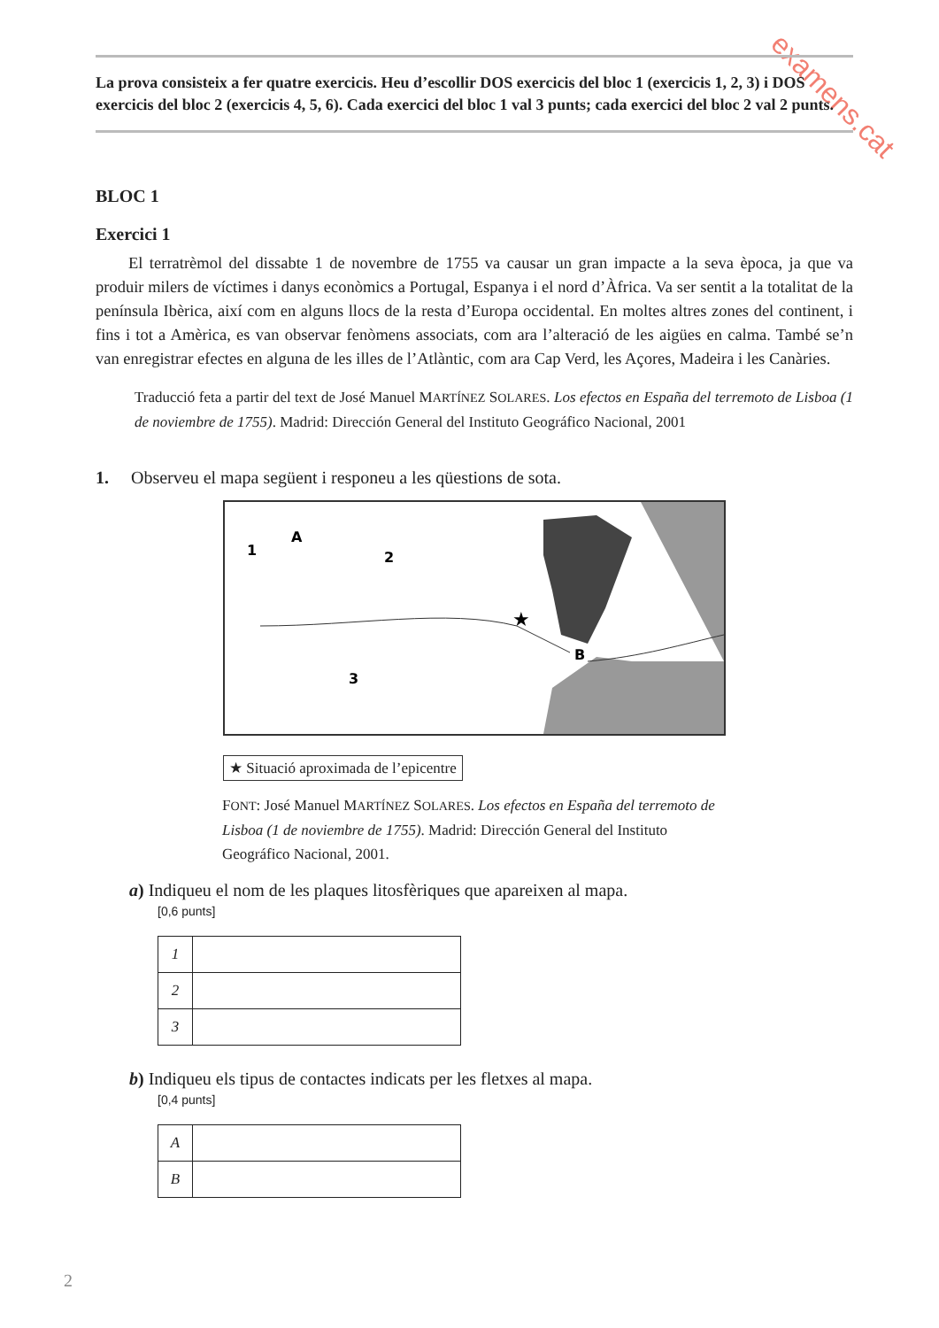examens.cat
La prova consisteix a fer quatre exercicis. Heu d’escollir DOS exercicis del bloc 1 (exercicis 1, 2, 3) i DOS exercicis del bloc 2 (exercicis 4, 5, 6). Cada exercici del bloc 1 val 3 punts; cada exercici del bloc 2 val 2 punts.
BLOC 1
Exercici 1
  El terratrèmol del dissabte 1 de novembre de 1755 va causar un gran impacte a la seva època, ja que va produir milers de víctimes i danys econòmics a Portugal, Espanya i el nord d’Àfrica. Va ser sentit a la totalitat de la península Ibèrica, així com en alguns llocs de la resta d’Europa occidental. En moltes altres zones del continent, i fins i tot a Amèrica, es van observar fenòmens associats, com ara l’alteració de les aigües en calma. També se’n van enregistrar efectes en alguna de les illes de l’Atlàntic, com ara Cap Verd, les Açores, Madeira i les Canàries.
Traducció feta a partir del text de José Manuel MARTÍNEZ SOLARES. Los efectos en España del terremoto de Lisboa (1 de noviembre de 1755). Madrid: Dirección General del Instituto Geográfico Nacional, 2001
1.  Observeu el mapa següent i responeu a les qüestions de sota.
1
A
2
3
B
★
★ Situació aproximada de l’epicentre
FONT: José Manuel MARTÍNEZ SOLARES. Los efectos en España del terremoto de Lisboa (1 de noviembre de 1755). Madrid: Dirección General del Instituto Geográfico Nacional, 2001.
a) Indiqueu el nom de les plaques litosfèriques que apareixen al mapa.
[0,6 punts]
| 1 | |
| 2 | |
| 3 | |
b) Indiqueu els tipus de contactes indicats per les fletxes al mapa.
[0,4 punts]
| A | |
| B | |
2